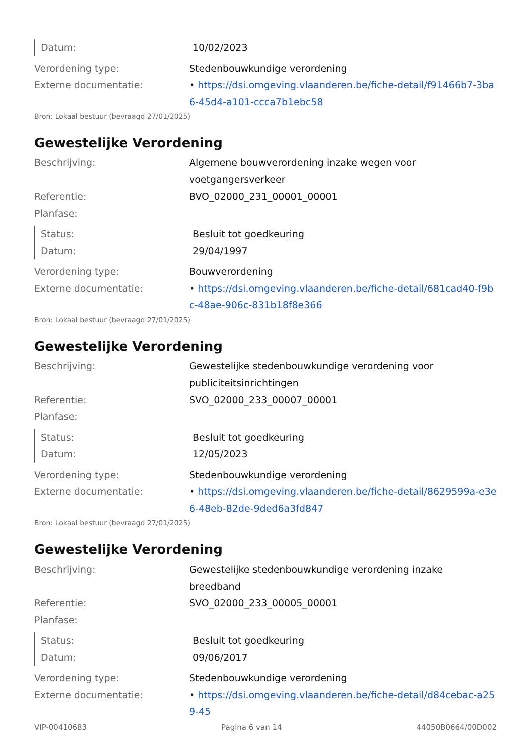Datum: 10/02/2023
Verordening type: Stedenbouwkundige verordening
Externe documentatie: • https://dsi.omgeving.vlaanderen.be/fiche-detail/f91466b7-3ba6-45d4-a101-ccca7b1ebc58
Bron: Lokaal bestuur (bevraagd 27/01/2025)
Gewestelijke Verordening
Beschrijving: Algemene bouwverordening inzake wegen voor voetgangersverkeer
Referentie: BVO_02000_231_00001_00001
Planfase:
Status: Besluit tot goedkeuring
Datum: 29/04/1997
Verordening type: Bouwverordening
Externe documentatie: • https://dsi.omgeving.vlaanderen.be/fiche-detail/681cad40-f9bc-48ae-906c-831b18f8e366
Bron: Lokaal bestuur (bevraagd 27/01/2025)
Gewestelijke Verordening
Beschrijving: Gewestelijke stedenbouwkundige verordening voor publiciteitsinrichtingen
Referentie: SVO_02000_233_00007_00001
Planfase:
Status: Besluit tot goedkeuring
Datum: 12/05/2023
Verordening type: Stedenbouwkundige verordening
Externe documentatie: • https://dsi.omgeving.vlaanderen.be/fiche-detail/8629599a-e3e6-48eb-82de-9ded6a3fd847
Bron: Lokaal bestuur (bevraagd 27/01/2025)
Gewestelijke Verordening
Beschrijving: Gewestelijke stedenbouwkundige verordening inzake breedband
Referentie: SVO_02000_233_00005_00001
Planfase:
Status: Besluit tot goedkeuring
Datum: 09/06/2017
Verordening type: Stedenbouwkundige verordening
Externe documentatie: • https://dsi.omgeving.vlaanderen.be/fiche-detail/d84cebac-a259-45
VIP-00410683 Pagina 6 van 14 44050B0664/00D002